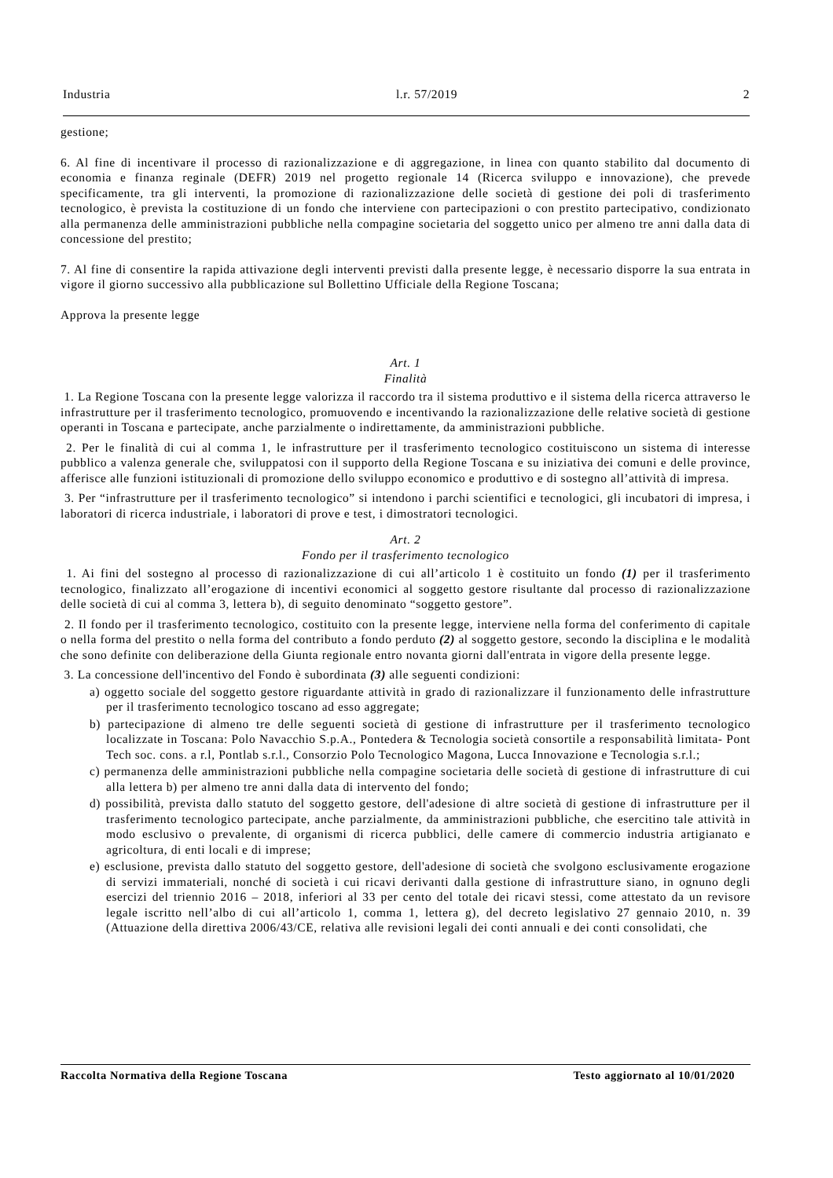Industria l.r. 57/2019 2
gestione;
6. Al fine di incentivare il processo di razionalizzazione e di aggregazione, in linea con quanto stabilito dal documento di economia e finanza reginale (DEFR) 2019 nel progetto regionale 14 (Ricerca sviluppo e innovazione), che prevede specificamente, tra gli interventi, la promozione di razionalizzazione delle società di gestione dei poli di trasferimento tecnologico, è prevista la costituzione di un fondo che interviene con partecipazioni o con prestito partecipativo, condizionato alla permanenza delle amministrazioni pubbliche nella compagine societaria del soggetto unico per almeno tre anni dalla data di concessione del prestito;
7. Al fine di consentire la rapida attivazione degli interventi previsti dalla presente legge, è necessario disporre la sua entrata in vigore il giorno successivo alla pubblicazione sul Bollettino Ufficiale della Regione Toscana;
Approva la presente legge
Art. 1
Finalità
1. La Regione Toscana con la presente legge valorizza il raccordo tra il sistema produttivo e il sistema della ricerca attraverso le infrastrutture per il trasferimento tecnologico, promuovendo e incentivando la razionalizzazione delle relative società di gestione operanti in Toscana e partecipate, anche parzialmente o indirettamente, da amministrazioni pubbliche.
2. Per le finalità di cui al comma 1, le infrastrutture per il trasferimento tecnologico costituiscono un sistema di interesse pubblico a valenza generale che, sviluppatosi con il supporto della Regione Toscana e su iniziativa dei comuni e delle province, afferisce alle funzioni istituzionali di promozione dello sviluppo economico e produttivo e di sostegno all’attività di impresa.
3. Per “infrastrutture per il trasferimento tecnologico” si intendono i parchi scientifici e tecnologici, gli incubatori di impresa, i laboratori di ricerca industriale, i laboratori di prove e test, i dimostratori tecnologici.
Art. 2
Fondo per il trasferimento tecnologico
1. Ai fini del sostegno al processo di razionalizzazione di cui all’articolo 1 è costituito un fondo (1) per il trasferimento tecnologico, finalizzato all’erogazione di incentivi economici al soggetto gestore risultante dal processo di razionalizzazione delle società di cui al comma 3, lettera b), di seguito denominato “soggetto gestore”.
2. Il fondo per il trasferimento tecnologico, costituito con la presente legge, interviene nella forma del conferimento di capitale o nella forma del prestito o nella forma del contributo a fondo perduto (2) al soggetto gestore, secondo la disciplina e le modalità che sono definite con deliberazione della Giunta regionale entro novanta giorni dall'entrata in vigore della presente legge.
3. La concessione dell'incentivo del Fondo è subordinata (3) alle seguenti condizioni:
a) oggetto sociale del soggetto gestore riguardante attività in grado di razionalizzare il funzionamento delle infrastrutture per il trasferimento tecnologico toscano ad esso aggregate;
b) partecipazione di almeno tre delle seguenti società di gestione di infrastrutture per il trasferimento tecnologico localizzate in Toscana: Polo Navacchio S.p.A., Pontedera & Tecnologia società consortile a responsabilità limitata- Pont Tech soc. cons. a r.l, Pontlab s.r.l., Consorzio Polo Tecnologico Magona, Lucca Innovazione e Tecnologia s.r.l.;
c) permanenza delle amministrazioni pubbliche nella compagine societaria delle società di gestione di infrastrutture di cui alla lettera b) per almeno tre anni dalla data di intervento del fondo;
d) possibilità, prevista dallo statuto del soggetto gestore, dell'adesione di altre società di gestione di infrastrutture per il trasferimento tecnologico partecipate, anche parzialmente, da amministrazioni pubbliche, che esercitino tale attività in modo esclusivo o prevalente, di organismi di ricerca pubblici, delle camere di commercio industria artigianato e agricoltura, di enti locali e di imprese;
e) esclusione, prevista dallo statuto del soggetto gestore, dell'adesione di società che svolgono esclusivamente erogazione di servizi immateriali, nonché di società i cui ricavi derivanti dalla gestione di infrastrutture siano, in ognuno degli esercizi del triennio 2016 – 2018, inferiori al 33 per cento del totale dei ricavi stessi, come attestato da un revisore legale iscritto nell’albo di cui all’articolo 1, comma 1, lettera g), del decreto legislativo 27 gennaio 2010, n. 39 (Attuazione della direttiva 2006/43/CE, relativa alle revisioni legali dei conti annuali e dei conti consolidati, che
Raccolta Normativa della Regione Toscana Testo aggiornato al 10/01/2020